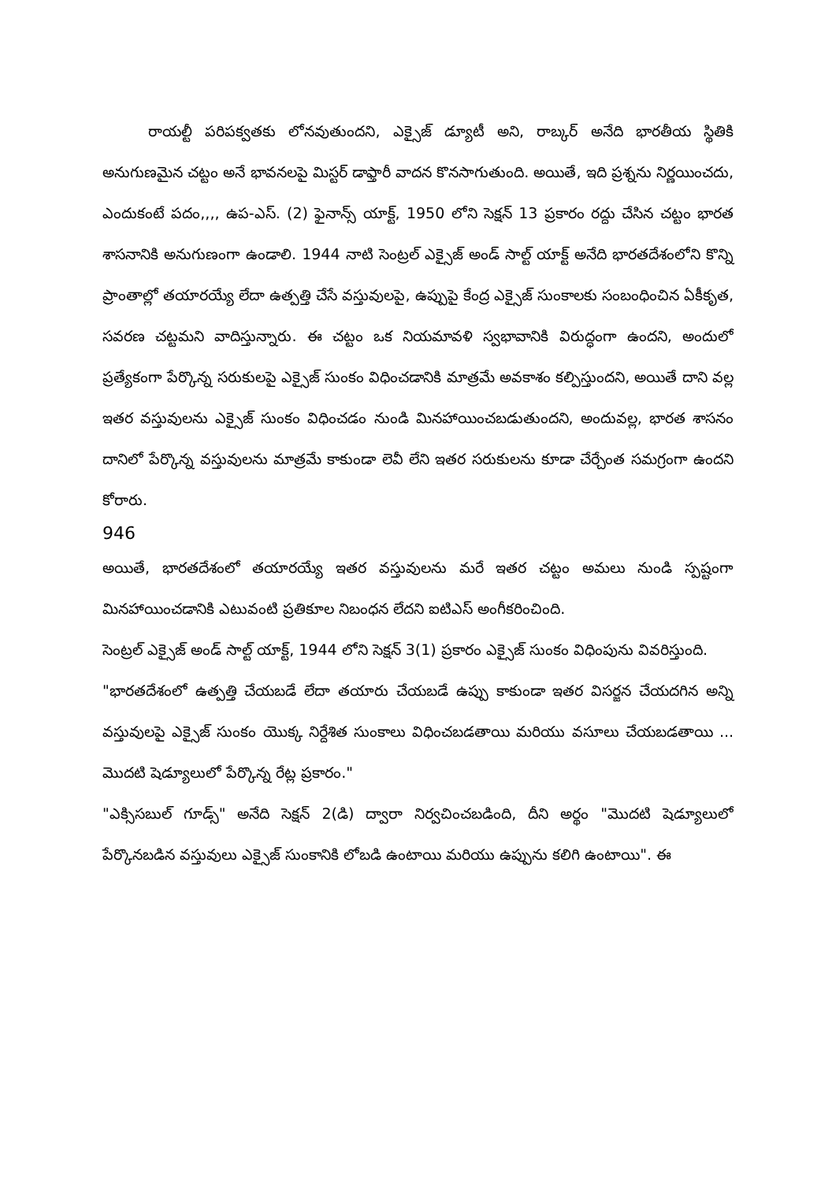రాయల్టీ పరిపక్వతకు లోనవుతుందని, ఎక్సైజ్ డ్యూటీ అని, రాబ్కర్ అనేది భారతీయ స్థితికి అనుగుణమైన చట్టం అనే భావనలపై మిస్టర్ డాఫ్తారీ వాదన కొనసాగుతుంది. అయితే, ఇది ప్రశ్నను నిర్ణయించదు, ఎందుకంటే పదం,,,, ఉప-ఎస్. (2) ఫైనాన్స్ యాక్ట్, 1950 లోని సెక్షన్ 13 ప్రకారం రద్దు చేసిన చట్టం భారత శాసనానికి అనుగుణంగా ఉండాలి. 1944 నాటి సెంట్రల్ ఎక్సైజ్ అండ్ సాల్ట్ యాక్ట్ అనేది భారతదేశంలోని కొన్ని ప్రాంతాల్లో తయారయ్యే లేదా ఉత్పత్తి చేసే వస్తువులపై, ఉప్పుపై కేంద్ర ఎక్సైజ్ సుంకాలకు సంబంధించిన ఏకీకృత, సవరణ చట్టమని వాదిస్తున్నారు. ఈ చట్టం ఒక నియమావళి స్వభావానికి విరుద్ధంగా ఉందని, అందులో ప్రత్యేకంగా పేర్కొన్న సరుకులపై ఎక్సైజ్ సుంకం విధించడానికి మాత్రమే అవకాశం కల్పిస్తుందని, అయితే దాని వల్ల ఇతర వస్తువులను ఎక్సైజ్ సుంకం విధించడం నుండి మినహాయించబడుతుందని, అందువల్ల, భారత శాసనం దానిలో పేర్కొన్న వస్తువులను మాత్రమే కాకుండా లెవీ లేని ఇతర సరుకులను కూడా చేర్చేంత సమగ్రంగా ఉందని కోరారు.
946
అయితే, భారతదేశంలో తయారయ్యే ఇతర వస్తువులను మరే ఇతర చట్టం అమలు నుండి స్పష్టంగా మినహాయించడానికి ఎటువంటి ప్రతికూల నిబంధన లేదని ఐటిఎస్ అంగీకరించింది.
సెంట్రల్ ఎక్సైజ్ అండ్ సాల్ట్ యాక్ట్, 1944 లోని సెక్షన్ 3(1) ప్రకారం ఎక్సైజ్ సుంకం విధింపును వివరిస్తుంది.
"భారతదేశంలో ఉత్పత్తి చేయబడే లేదా తయారు చేయబడే ఉప్పు కాకుండా ఇతర విసర్జన చేయదగిన అన్ని వస్తువులపై ఎక్సైజ్ సుంకం యొక్క నిర్దేశిత సుంకాలు విధించబడతాయి మరియు వసూలు చేయబడతాయి ... మొదటి షెడ్యూలులో పేర్కొన్న రేట్ల ప్రకారం."
"ఎక్సిసబుల్ గూడ్స్" అనేది సెక్షన్ 2(డి) ద్వారా నిర్వచించబడింది, దీని అర్థం "మొదటి షెడ్యూలులో పేర్కొనబడిన వస్తువులు ఎక్సైజ్ సుంకానికి లోబడి ఉంటాయి మరియు ఉప్పును కలిగి ఉంటాయి". ఈ